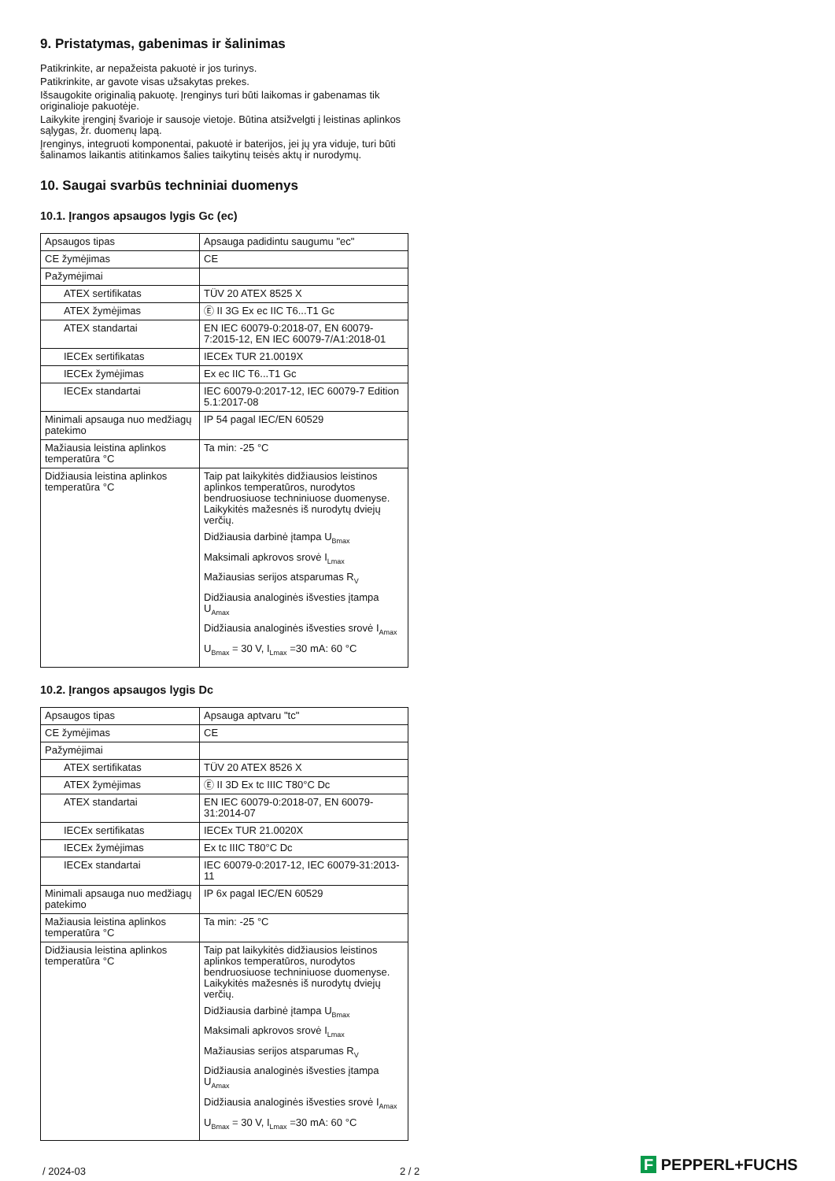9. Pristatymas, gabenimas ir šalinimas
Patikrinkite, ar nepažeista pakuotė ir jos turinys.
Patikrinkite, ar gavote visas užsakytas prekes.
Išsaugokite originalią pakuotę. Įrenginys turi būti laikomas ir gabenamas tik originalioje pakuotėje.
Laikykite įrenginį švarioje ir sausoje vietoje. Būtina atsižvelgti į leistinas aplinkos sąlygas, žr. duomenų lapą.
Įrenginys, integruoti komponentai, pakuotė ir baterijos, jei jų yra viduje, turi būti šalinamos laikantis atitinkamos šalies taikytinų teisės aktų ir nurodymų.
10. Saugai svarbūs techniniai duomenys
10.1. Įrangos apsaugos lygis Gc (ec)
| Apsaugos tipas | Apsauga padidintu saugumu "ec" |
| CE žymėjimas | CE |
| Pažymėjimai | |
| ATEX sertifikatas | TÜV 20 ATEX 8525 X |
| ATEX žymėjimas | Ⓔ II 3G Ex ec IIC T6...T1 Gc |
| ATEX standartai | EN IEC 60079-0:2018-07, EN 60079-7:2015-12, EN IEC 60079-7/A1:2018-01 |
| IECEx sertifikatas | IECEx TUR 21.0019X |
| IECEx žymėjimas | Ex ec IIC T6...T1 Gc |
| IECEx standartai | IEC 60079-0:2017-12, IEC 60079-7 Edition 5.1:2017-08 |
| Minimali apsauga nuo medžiagų patekimo | IP 54 pagal IEC/EN 60529 |
| Mažiausia leistina aplinkos temperatūra °C | Ta min: -25 °C |
| Didžiausia leistina aplinkos temperatūra °C | Taip pat laikykitės didžiausios leistinos aplinkos temperatūros, nurodytos bendruosiuose techniniuose duomenyse. Laikykitės mažesnės iš nurodytų dviejų verčių. Didžiausia darbinė įtampa U<sub>Bmax</sub> Maksimali apkrovos srovė I<sub>Lmax</sub> Mažiausias serijos atsparumas R<sub>V</sub> Didžiausia analoginės išvesties įtampa U<sub>Amax</sub> Didžiausia analoginės išvesties srovė I<sub>Amax</sub> U<sub>Bmax</sub> = 30 V, I<sub>Lmax</sub> =30 mA: 60 °C |
10.2. Įrangos apsaugos lygis Dc
| Apsaugos tipas | Apsauga aptvaru "tc" |
| CE žymėjimas | CE |
| Pažymėjimai | |
| ATEX sertifikatas | TÜV 20 ATEX 8526 X |
| ATEX žymėjimas | Ⓔ II 3D Ex tc IIIC T80°C Dc |
| ATEX standartai | EN IEC 60079-0:2018-07, EN 60079-31:2014-07 |
| IECEx sertifikatas | IECEx TUR 21.0020X |
| IECEx žymėjimas | Ex tc IIIC T80°C Dc |
| IECEx standartai | IEC 60079-0:2017-12, IEC 60079-31:2013-11 |
| Minimali apsauga nuo medžiagų patekimo | IP 6x pagal IEC/EN 60529 |
| Mažiausia leistina aplinkos temperatūra °C | Ta min: -25 °C |
| Didžiausia leistina aplinkos temperatūra °C | Taip pat laikykitės didžiausios leistinos aplinkos temperatūros, nurodytos bendruosiuose techniniuose duomenyse. Laikykitės mažesnės iš nurodytų dviejų verčių. Didžiausia darbinė įtampa U<sub>Bmax</sub> Maksimali apkrovos srovė I<sub>Lmax</sub> Mažiausias serijos atsparumas R<sub>V</sub> Didžiausia analoginės išvesties įtampa U<sub>Amax</sub> Didžiausia analoginės išvesties srovė I<sub>Amax</sub> U<sub>Bmax</sub> = 30 V, I<sub>Lmax</sub> =30 mA: 60 °C |
/ 2024-03 2 / 2 F PEPPERL+FUCHS